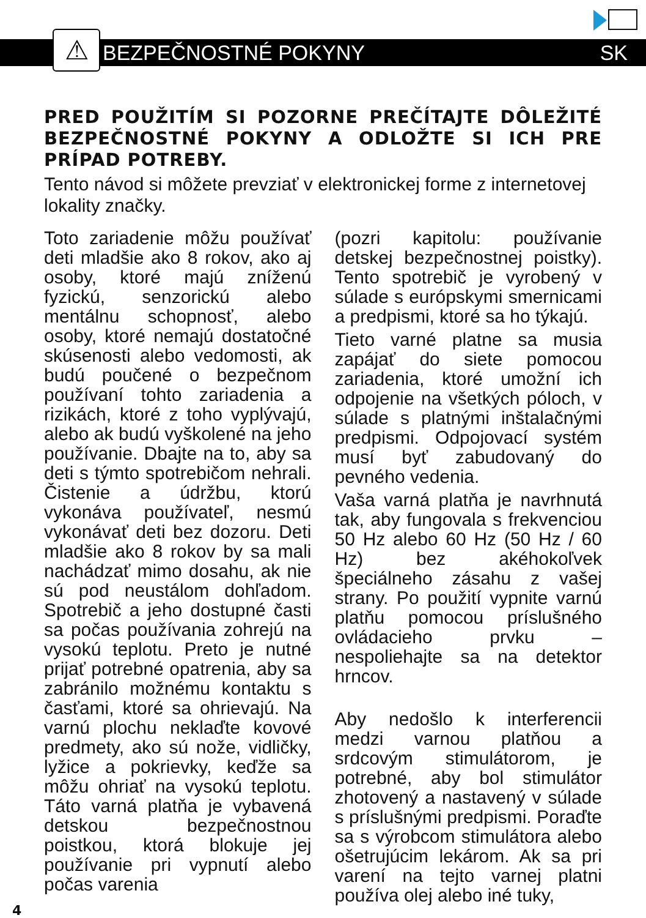⚠
BEZPEČNOSTNÉ POKYNY
SK
PRED POUŽITÍM SI POZORNE PREČÍTAJTE DÔLEŽITÉ BEZPEČNOSTNÉ POKYNY A ODLOŽTE SI ICH PRE PRÍPAD POTREBY.
Tento návod si môžete prevziať v elektronickej forme z internetovej lokality značky.
Toto zariadenie môžu používať deti mladšie ako 8 rokov, ako aj osoby, ktoré majú zníženú fyzickú, senzorickú alebo mentálnu schopnosť, alebo osoby, ktoré nemajú dostatočné skúsenosti alebo vedomosti, ak budú poučené o bezpečnom používaní tohto zariadenia a rizikách, ktoré z toho vyplývajú, alebo ak budú vyškolené na jeho používanie. Dbajte na to, aby sa deti s týmto spotrebičom nehrali. Čistenie a údržbu, ktorú vykonáva používateľ, nesmú vykonávať deti bez dozoru. Deti mladšie ako 8 rokov by sa mali nachádzať mimo dosahu, ak nie sú pod neustálom dohľadom. Spotrebič a jeho dostupné časti sa počas používania zohrejú na vysokú teplotu. Preto je nutné prijať potrebné opatrenia, aby sa zabránilo možnému kontaktu s časťami, ktoré sa ohrievajú. Na varnú plochu neklaďte kovové predmety, ako sú nože, vidličky, lyžice a pokrievky, keďže sa môžu ohriať na vysokú teplotu. Táto varná platňa je vybavená detskou bezpečnostnou poistkou, ktorá blokuje jej používanie pri vypnutí alebo počas varenia
(pozri kapitolu: používanie detskej bezpečnostnej poistky). Tento spotrebič je vyrobený v súlade s európskymi smernicami a predpismi, ktoré sa ho týkajú.
Tieto varné platne sa musia zapájať do siete pomocou zariadenia, ktoré umožní ich odpojenie na všetkých póloch, v súlade s platnými inštalačnými predpismi. Odpojovací systém musí byť zabudovaný do pevného vedenia.
Vaša varná platňa je navrhnutá tak, aby fungovala s frekvenciou 50 Hz alebo 60 Hz (50 Hz / 60 Hz) bez akéhokoľvek špeciálneho zásahu z vašej strany. Po použití vypnite varnú platňu pomocou príslušného ovládacieho prvku – nespoliehajte sa na detektor hrncov.
Aby nedošlo k interferencii medzi varnou platňou a srdcovým stimulátorom, je potrebné, aby bol stimulátor zhotovený a nastavený v súlade s príslušnými predpismi. Poraďte sa s výrobcom stimulátora alebo ošetrujúcim lekárom. Ak sa pri varení na tejto varnej platni používa olej alebo iné tuky,
4